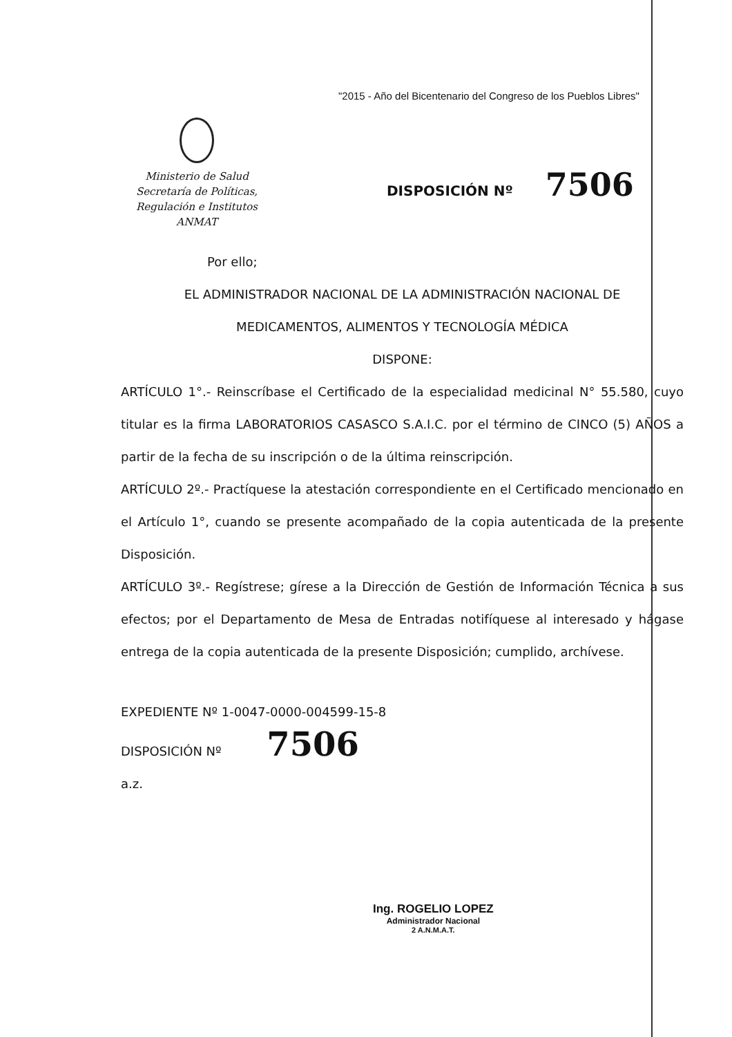"2015 - Año del Bicentenario del Congreso de los Pueblos Libres"
Ministerio de Salud
Secretaría de Políticas,
Regulación e Institutos
ANMAT
DISPOSICIÓN Nº 7506
Por ello;
EL ADMINISTRADOR NACIONAL DE LA ADMINISTRACIÓN NACIONAL DE
MEDICAMENTOS, ALIMENTOS Y TECNOLOGÍA MÉDICA
DISPONE:
ARTÍCULO 1°.- Reinscríbase el Certificado de la especialidad medicinal N° 55.580, cuyo titular es la firma LABORATORIOS CASASCO S.A.I.C. por el término de CINCO (5) AÑOS a partir de la fecha de su inscripción o de la última reinscripción.
ARTÍCULO 2º.- Practíquese la atestación correspondiente en el Certificado mencionado en el Artículo 1°, cuando se presente acompañado de la copia autenticada de la presente Disposición.
ARTÍCULO 3º.- Regístrese; gírese a la Dirección de Gestión de Información Técnica a sus efectos; por el Departamento de Mesa de Entradas notifíquese al interesado y hágase entrega de la copia autenticada de la presente Disposición; cumplido, archívese.
EXPEDIENTE Nº 1-0047-0000-004599-15-8
DISPOSICIÓN Nº 7506
a.z.
Ing. ROGELIO LOPEZ
Administrador Nacional
2 A.N.M.A.T.